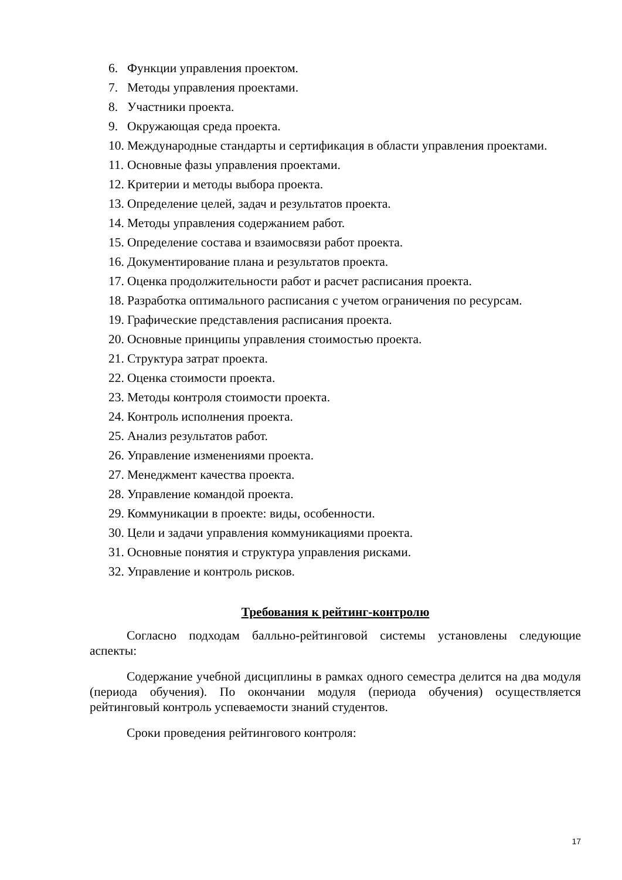6. Функции управления проектом.
7. Методы управления проектами.
8. Участники проекта.
9. Окружающая среда проекта.
10. Международные стандарты и сертификация в области управления проектами.
11. Основные фазы управления проектами.
12. Критерии и методы выбора проекта.
13. Определение целей, задач и результатов проекта.
14. Методы управления содержанием работ.
15. Определение состава и взаимосвязи работ проекта.
16. Документирование плана и результатов проекта.
17. Оценка продолжительности работ и расчет расписания проекта.
18. Разработка оптимального расписания с учетом ограничения по ресурсам.
19. Графические представления расписания проекта.
20. Основные принципы управления стоимостью проекта.
21. Структура затрат проекта.
22. Оценка стоимости проекта.
23. Методы контроля стоимости проекта.
24. Контроль исполнения проекта.
25. Анализ результатов работ.
26. Управление изменениями проекта.
27. Менеджмент качества проекта.
28. Управление командой проекта.
29. Коммуникации в проекте: виды, особенности.
30. Цели и задачи управления коммуникациями проекта.
31. Основные понятия и структура управления рисками.
32. Управление и контроль рисков.
Требования к рейтинг-контролю
Согласно подходам балльно-рейтинговой системы установлены следующие аспекты:
Содержание учебной дисциплины в рамках одного семестра делится на два модуля (периода обучения). По окончании модуля (периода обучения) осуществляется рейтинговый контроль успеваемости знаний студентов.
Сроки проведения рейтингового контроля:
17